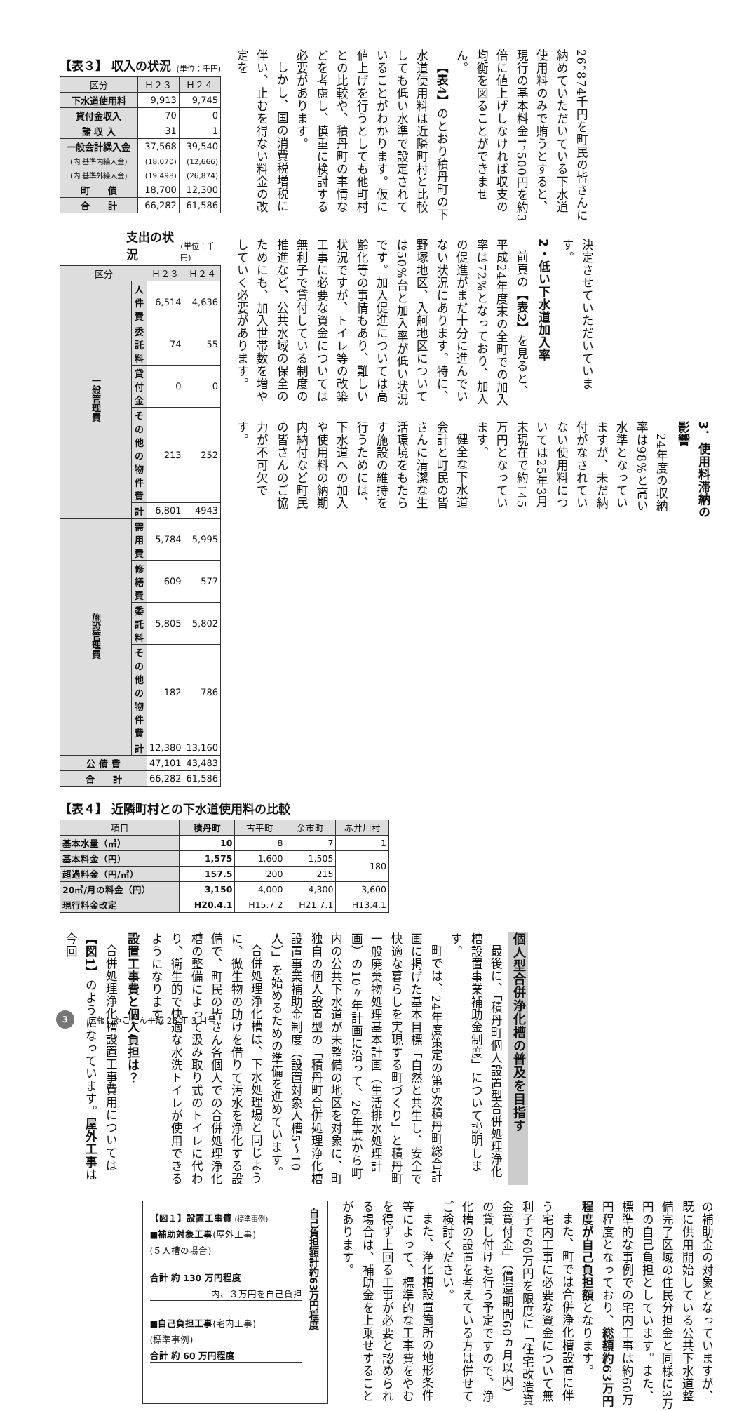26，874千円を町民の皆さんに納めていただいている下水道使用料のみで賄うとすると、現行の基本料金1，500円を約3倍に値上げしなければ収支の均衡を図ることができません。
【表4】のとおり積丹町の下水道使用料は近隣町村と比較しても低い水準で設定されていることがわかります。仮に値上げを行うとしても他町村との比較や、積丹町の事情などを考慮し、慎重に検討する必要があります。
しかし、国の消費税増税に伴い、止むを得ない料金の改定を
決定させていただいています。
2・低い下水道加入率
前頁の【表2】を見ると、平成24年度末の全町での加入率は72%となっており、加入の促進がまだ十分に進んでいない状況にあります。特に、野塚地区、入舸地区については50%台と加入率が低い状況です。加入促進については高齢化等の事情もあり、難しい状況ですが、トイレ等の改築工事に必要な資金については無利子で貸付している制度の推進など、公共水域の保全のためにも、加入世帯数を増やしていく必要があります。
3．使用料滞納の影響
24年度の収納率は98%と高い水準となっていますが、未だ納付がなされていない使用料については25年3月末現在で約145万円となっています。
健全な下水道会計と町民の皆さんに清潔な生活環境をもたらす施設の維持を行うためには、下水道への加入や使用料の納期内納付など町民の皆さんのご協力が不可欠です。
【表３】 収入の状況 (単位：千円)
| 区分 | Ｈ２３ | Ｈ２４ |
| --- | --- | --- |
| 下水道使用料 | 9,913 | 9,745 |
| 貸付金収入 | 70 | 0 |
| 諸 収 入 | 31 | 1 |
| 一般会計繰入金 | 37,568 | 39,540 |
| (内 基準内繰入金) | (18,070) | (12,666) |
| (内 基準外繰入金) | (19,498) | (26,874) |
| 町 債 | 18,700 | 12,300 |
| 合 計 | 66,282 | 61,586 |
支出の状況 (単位：千円)
| 区分 | | Ｈ２３ | Ｈ２４ |
| --- | --- | --- | --- |
| 一般管理費 | 人 件 費 | 6,514 | 4,636 |
| | 委 託 料 | 74 | 55 |
| | 貸 付 金 | 0 | 0 |
| | その他の物件費 | 213 | 252 |
| | 計 | 6,801 | 4943 |
| 施設管理費 | 需 用 費 | 5,784 | 5,995 |
| | 修 繕 費 | 609 | 577 |
| | 委 託 料 | 5,805 | 5,802 |
| | その他の物件費 | 182 | 786 |
| | 計 | 12,380 | 13,160 |
| 公 債 費 | | 47,101 | 43,483 |
| 合 計 | | 66,282 | 61,586 |
【表４】 近隣町村との下水道使用料の比較
| 項目 | 積丹町 | 古平町 | 余市町 | 赤井川村 |
| --- | --- | --- | --- | --- |
| 基本水量（㎥） | 10 | 8 | 7 | 1 |
| 基本料金（円） | 1,575 | 1,600 | 1,505 | 180 |
| 超過料金（円/㎥） | 157.5 | 200 | 215 | |
| 20㎥/月の料金（円） | 3,150 | 4,000 | 4,300 | 3,600 |
| 現行料金改定 | H20.4.1 | H15.7.2 | H21.7.1 | H13.4.1 |
個人型合併浄化槽の普及を目指す
最後に、「積丹町個人設置型合併処理浄化槽設置事業補助金制度」について説明します。
町では、24年度策定の第5次積丹町総合計画に掲げた基本目標「自然と共生し、安全で快適な暮らしを実現する町づくり」と積丹町一般廃棄物処理基本計画（生活排水処理計画）の10ヶ年計画に沿って、26年度から町内の公共下水道が未整備の地区を対象に、町独自の個人設置型の「積丹町合併処理浄化槽設置事業補助金制度（設置対象人槽5～10人）」を始めるための準備を進めています。
合併処理浄化槽は、下水処理場と同じように、微生物の助けを借りて汚水を浄化する設備で、町民の皆さん各個人での合併処理浄化槽の整備によって汲み取り式のトイレに代わり、衛生的で快適な水洗トイレが使用できるようになります。
設置工事費と個人負担は？
合併処理浄化槽設置工事費用については【図1】のようになっています。屋外工事は今回
の補助金の対象となっていますが、既に供用開始している公共下水道整備完了区域の住民分担金と同様に3万円の自己負担としています。また、標準的な事例での宅内工事は約60万円程度となっており、総額約63万円程度が自己負担額となります。
また、町では合併浄化槽設置に伴う宅内工事に必要な資金について無利子で60万円を限度に「住宅改造資金貸付金」（償還期間60ヵ月以内）の貸し付けも行う予定ですので、浄化槽の設置を考えている方は併せてご検討ください。
また、浄化槽設置箇所の地形条件等によって、標準的な工事費をやむを得ず上回る工事が必要と認められる場合は、補助金を上乗せすることがあります。
【図１】設置工事費 (標準事例)
■補助対象工事(屋外工事)
(５人槽の場合)
合計 約 130 万円程度
内、３万円を自己負担
■自己負担工事(宅内工事)
(標準事例)
合計 約 60 万円程度
自己負担額計約63万円程度
3 広報しゃこたん平成 26 年 3 月号